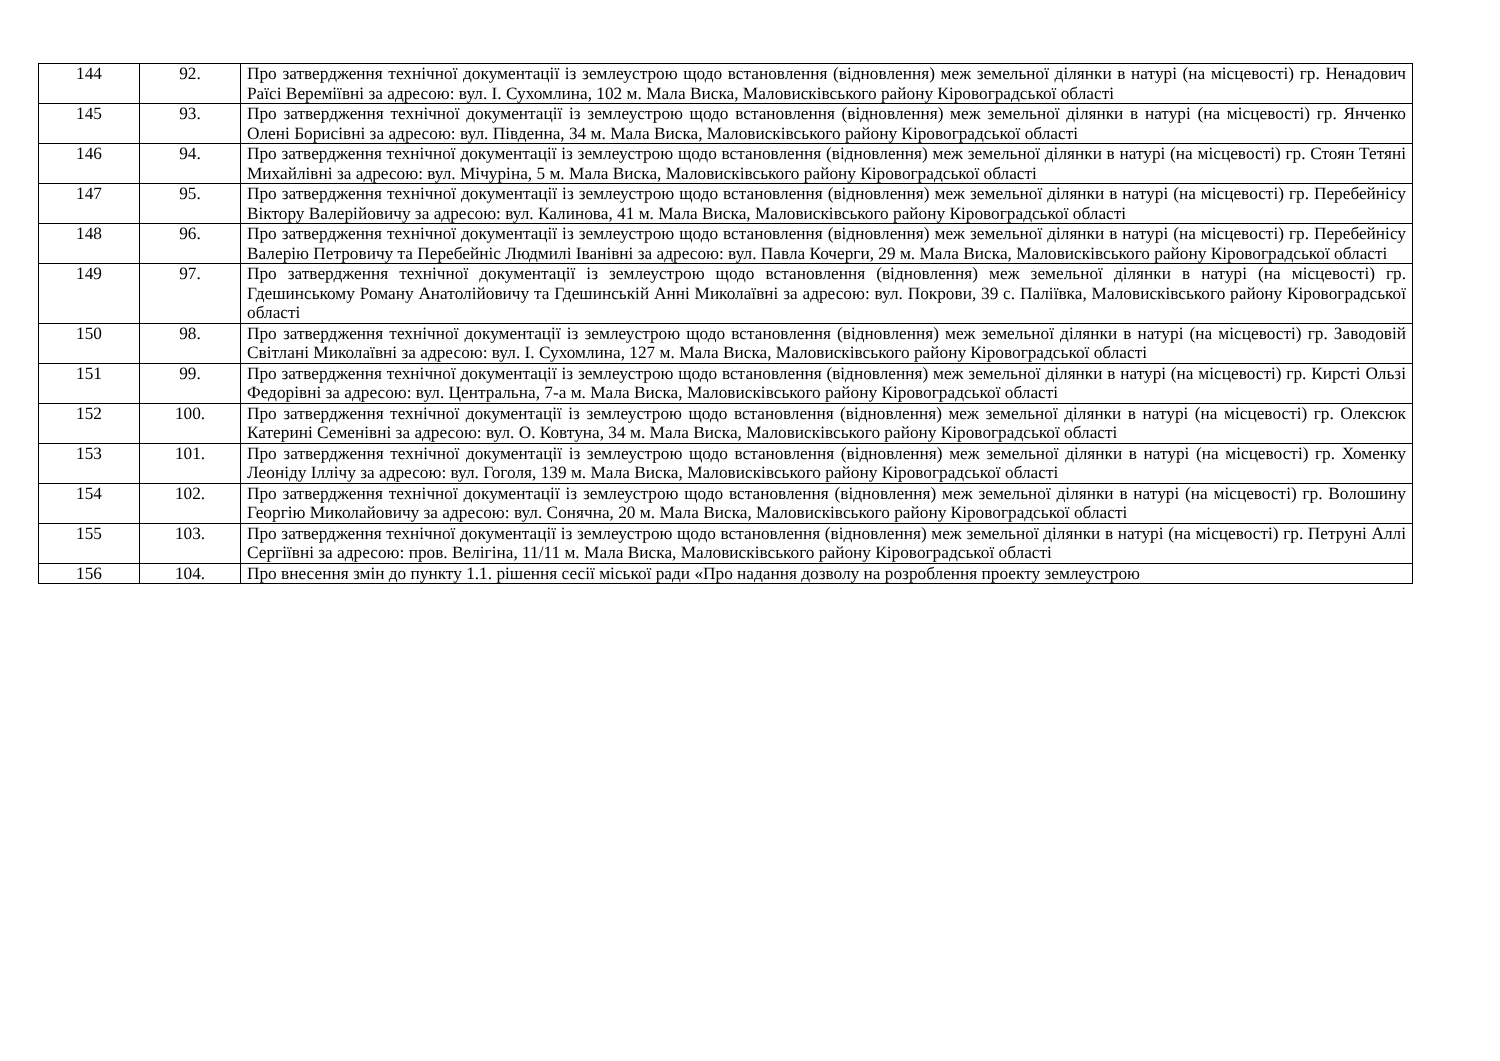| 144 | 92. | Про затвердження технічної документації із землеустрою щодо встановлення (відновлення) меж земельної ділянки в натурі (на місцевості) гр. Ненадович Раїсі Вереміївні за адресою: вул. І. Сухомлина, 102 м. Мала Виска, Маловисківського району Кіровоградської області |
| 145 | 93. | Про затвердження технічної документації із землеустрою щодо встановлення (відновлення) меж земельної ділянки в натурі (на місцевості) гр. Янченко Олені Борисівні за адресою: вул. Південна, 34 м. Мала Виска, Маловисківського району Кіровоградської області |
| 146 | 94. | Про затвердження технічної документації із землеустрою щодо встановлення (відновлення) меж земельної ділянки в натурі (на місцевості) гр. Стоян Тетяні Михайлівні за адресою: вул. Мічуріна, 5 м. Мала Виска, Маловисківського району Кіровоградської області |
| 147 | 95. | Про затвердження технічної документації із землеустрою щодо встановлення (відновлення) меж земельної ділянки в натурі (на місцевості) гр. Перебейнісу Віктору Валерійовичу за адресою: вул. Калинова, 41 м. Мала Виска, Маловисківського району Кіровоградської області |
| 148 | 96. | Про затвердження технічної документації із землеустрою щодо встановлення (відновлення) меж земельної ділянки в натурі (на місцевості) гр. Перебейнісу Валерію Петровичу та Перебейніс Людмилі Іванівні за адресою: вул. Павла Кочерги, 29 м. Мала Виска, Маловисківського району Кіровоградської області |
| 149 | 97. | Про затвердження технічної документації із землеустрою щодо встановлення (відновлення) меж земельної ділянки в натурі (на місцевості) гр. Гдешинському Роману Анатолійовичу та Гдешинській Анні Миколаївні за адресою: вул. Покрови, 39 с. Паліївка, Маловисківського району Кіровоградської області |
| 150 | 98. | Про затвердження технічної документації із землеустрою щодо встановлення (відновлення) меж земельної ділянки в натурі (на місцевості) гр. Заводовій Світлані Миколаївні за адресою: вул. І. Сухомлина, 127 м. Мала Виска, Маловисківського району Кіровоградської області |
| 151 | 99. | Про затвердження технічної документації із землеустрою щодо встановлення (відновлення) меж земельної ділянки в натурі (на місцевості) гр. Кирсті Ользі Федорівні за адресою: вул. Центральна, 7-а м. Мала Виска, Маловисківського району Кіровоградської області |
| 152 | 100. | Про затвердження технічної документації із землеустрою щодо встановлення (відновлення) меж земельної ділянки в натурі (на місцевості) гр. Олексюк Катерині Семенівні за адресою: вул. О. Ковтуна, 34 м. Мала Виска, Маловисківського району Кіровоградської області |
| 153 | 101. | Про затвердження технічної документації із землеустрою щодо встановлення (відновлення) меж земельної ділянки в натурі (на місцевості) гр. Хоменку Леоніду Іллічу за адресою: вул. Гоголя, 139 м. Мала Виска, Маловисківського району Кіровоградської області |
| 154 | 102. | Про затвердження технічної документації із землеустрою щодо встановлення (відновлення) меж земельної ділянки в натурі (на місцевості) гр. Волошину Георгію Миколайовичу за адресою: вул. Сонячна, 20 м. Мала Виска, Маловисківського району Кіровоградської області |
| 155 | 103. | Про затвердження технічної документації із землеустрою щодо встановлення (відновлення) меж земельної ділянки в натурі (на місцевості) гр. Петруні Аллі Сергіївні за адресою: пров. Велігіна, 11/11 м. Мала Виска, Маловисківського району Кіровоградської області |
| 156 | 104. | Про внесення змін до пункту 1.1. рішення сесії міської ради «Про надання дозволу на розроблення проекту землеустрою |